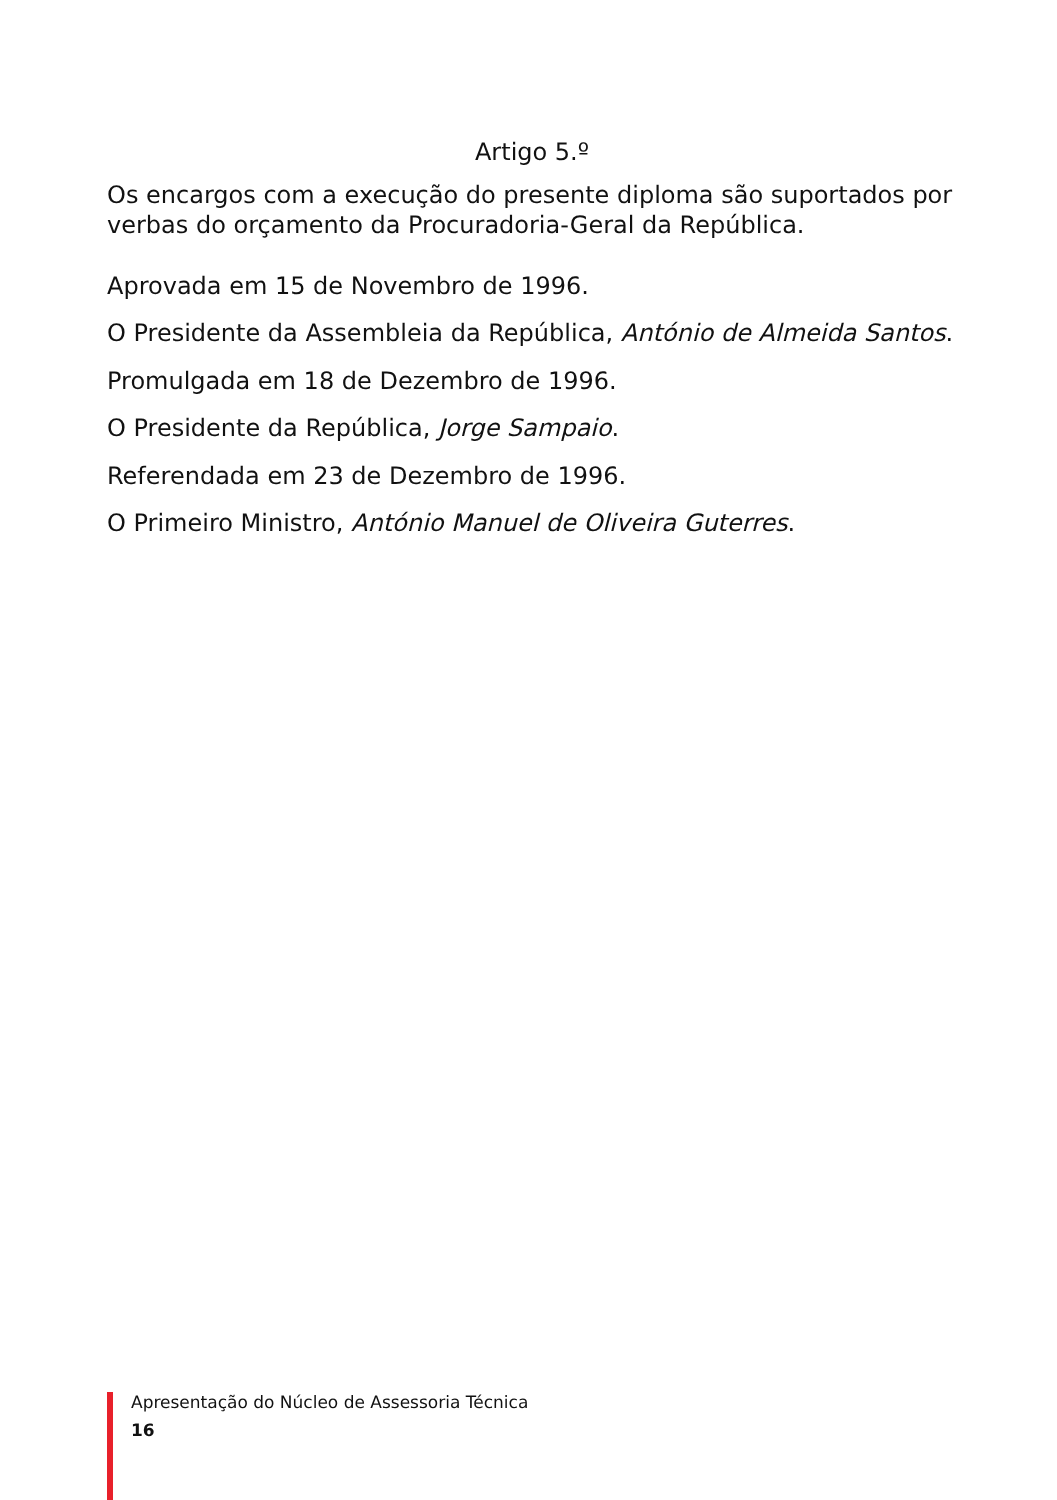Artigo 5.º
Os encargos com a execução do presente diploma são suportados por verbas do orçamento da Procuradoria-Geral da República.
Aprovada em 15 de Novembro de 1996.
O Presidente da Assembleia da República, António de Almeida Santos.
Promulgada em 18 de Dezembro de 1996.
O Presidente da República, Jorge Sampaio.
Referendada em 23 de Dezembro de 1996.
O Primeiro Ministro, António Manuel de Oliveira Guterres.
Apresentação do Núcleo de Assessoria Técnica
16